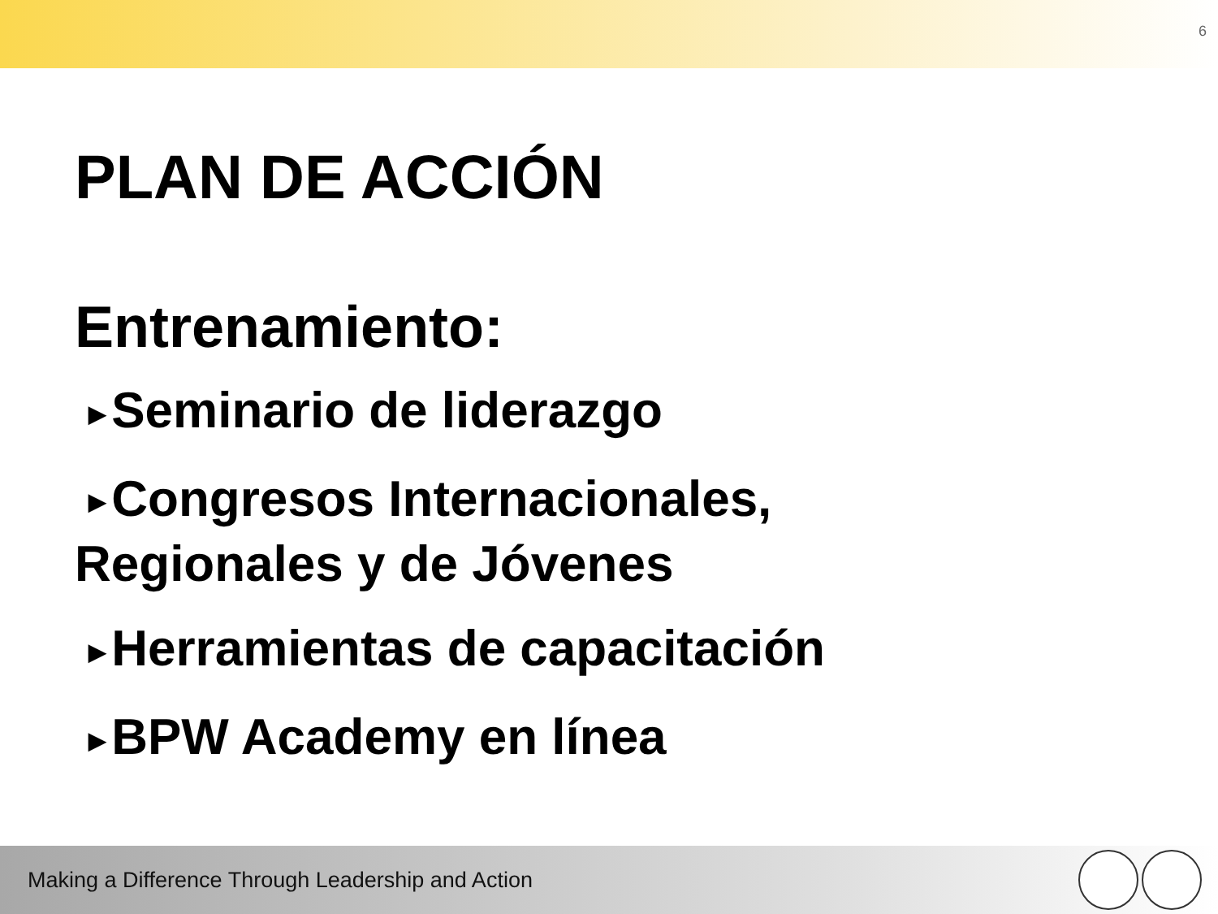6
PLAN DE ACCIÓN
Entrenamiento:
▶ Seminario de liderazgo
▶ Congresos Internacionales,
Regionales y de Jóvenes
▶ Herramientas de capacitación
▶ BPW Academy en línea
Making a Difference Through Leadership and Action